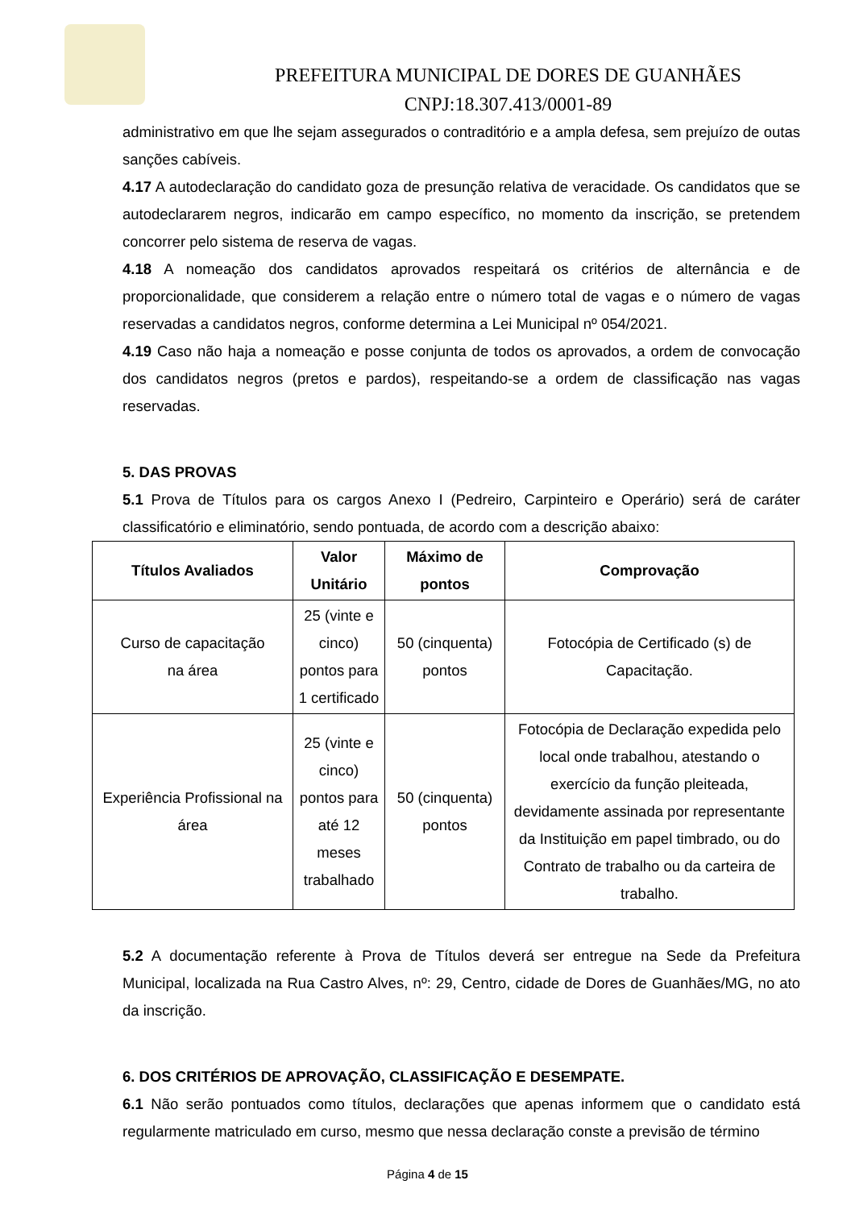PREFEITURA MUNICIPAL DE DORES DE GUANHÃES
CNPJ:18.307.413/0001-89
administrativo em que lhe sejam assegurados o contraditório e a ampla defesa, sem prejuízo de outas sanções cabíveis.
4.17 A autodeclaração do candidato goza de presunção relativa de veracidade. Os candidatos que se autodeclararem negros, indicarão em campo específico, no momento da inscrição, se pretendem concorrer pelo sistema de reserva de vagas.
4.18 A nomeação dos candidatos aprovados respeitará os critérios de alternância e de proporcionalidade, que considerem a relação entre o número total de vagas e o número de vagas reservadas a candidatos negros, conforme determina a Lei Municipal nº 054/2021.
4.19 Caso não haja a nomeação e posse conjunta de todos os aprovados, a ordem de convocação dos candidatos negros (pretos e pardos), respeitando-se a ordem de classificação nas vagas reservadas.
5. DAS PROVAS
5.1 Prova de Títulos para os cargos Anexo I (Pedreiro, Carpinteiro e Operário) será de caráter classificatório e eliminatório, sendo pontuada, de acordo com a descrição abaixo:
| Títulos Avaliados | Valor Unitário | Máximo de pontos | Comprovação |
| --- | --- | --- | --- |
| Curso de capacitação na área | 25 (vinte e cinco) pontos para 1 certificado | 50 (cinquenta) pontos | Fotocópia de Certificado (s) de Capacitação. |
| Experiência Profissional na área | 25 (vinte e cinco) pontos para até 12 meses trabalhado | 50 (cinquenta) pontos | Fotocópia de Declaração expedida pelo local onde trabalhou, atestando o exercício da função pleiteada, devidamente assinada por representante da Instituição em papel timbrado, ou do Contrato de trabalho ou da carteira de trabalho. |
5.2 A documentação referente à Prova de Títulos deverá ser entregue na Sede da Prefeitura Municipal, localizada na Rua Castro Alves, nº: 29, Centro, cidade de Dores de Guanhães/MG, no ato da inscrição.
6. DOS CRITÉRIOS DE APROVAÇÃO, CLASSIFICAÇÃO E DESEMPATE.
6.1 Não serão pontuados como títulos, declarações que apenas informem que o candidato está regularmente matriculado em curso, mesmo que nessa declaração conste a previsão de término
Página 4 de 15